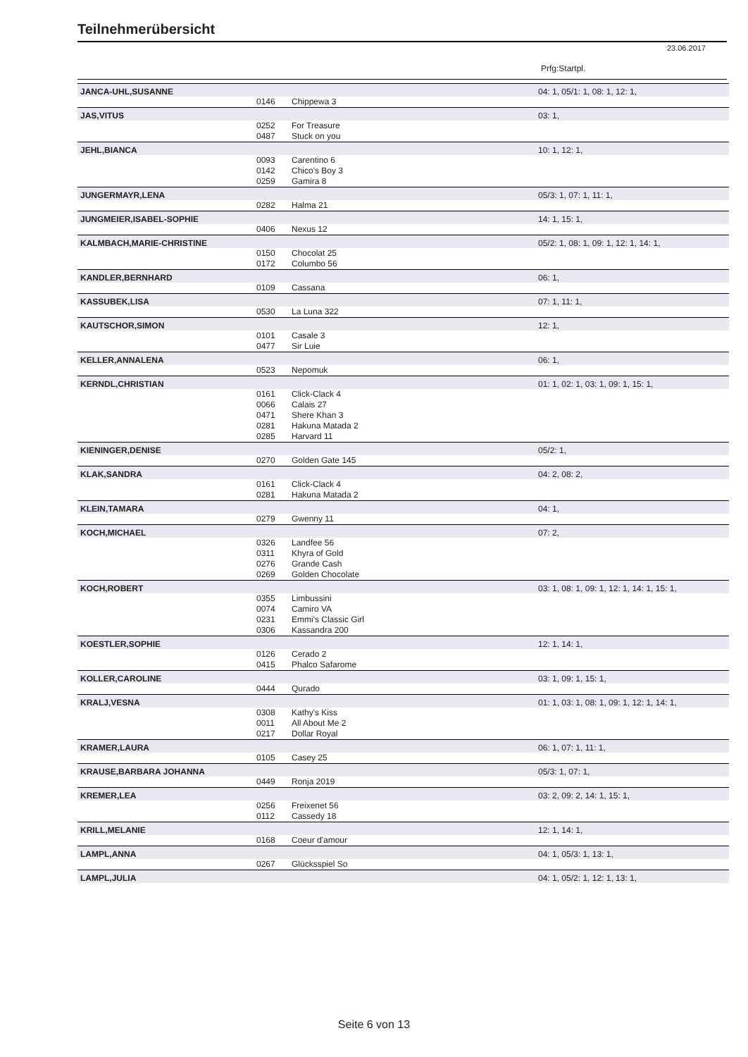Teilnehmerübersicht
23.06.2017
Prfg:Startpl.
| JANCA-UHL,SUSANNE | | | 04: 1, 05/1: 1, 08: 1, 12: 1, |
| | 0146 | Chippewa 3 | |
| JAS,VITUS | | | 03: 1, |
| | 0252 | For Treasure | |
| | 0487 | Stuck on you | |
| JEHL,BIANCA | | | 10: 1, 12: 1, |
| | 0093 | Carentino 6 | |
| | 0142 | Chico's Boy 3 | |
| | 0259 | Gamira 8 | |
| JUNGERMAYR,LENA | | | 05/3: 1, 07: 1, 11: 1, |
| | 0282 | Halma 21 | |
| JUNGMEIER,ISABEL-SOPHIE | | | 14: 1, 15: 1, |
| | 0406 | Nexus 12 | |
| KALMBACH,MARIE-CHRISTINE | | | 05/2: 1, 08: 1, 09: 1, 12: 1, 14: 1, |
| | 0150 | Chocolat 25 | |
| | 0172 | Columbo 56 | |
| KANDLER,BERNHARD | | | 06: 1, |
| | 0109 | Cassana | |
| KASSUBEK,LISA | | | 07: 1, 11: 1, |
| | 0530 | La Luna 322 | |
| KAUTSCHOR,SIMON | | | 12: 1, |
| | 0101 | Casale 3 | |
| | 0477 | Sir Luie | |
| KELLER,ANNALENA | | | 06: 1, |
| | 0523 | Nepomuk | |
| KERNDL,CHRISTIAN | | | 01: 1, 02: 1, 03: 1, 09: 1, 15: 1, |
| | 0161 | Click-Clack 4 | |
| | 0066 | Calais 27 | |
| | 0471 | Shere Khan 3 | |
| | 0281 | Hakuna Matada 2 | |
| | 0285 | Harvard 11 | |
| KIENINGER,DENISE | | | 05/2: 1, |
| | 0270 | Golden Gate 145 | |
| KLAK,SANDRA | | | 04: 2, 08: 2, |
| | 0161 | Click-Clack 4 | |
| | 0281 | Hakuna Matada 2 | |
| KLEIN,TAMARA | | | 04: 1, |
| | 0279 | Gwenny 11 | |
| KOCH,MICHAEL | | | 07: 2, |
| | 0326 | Landfee 56 | |
| | 0311 | Khyra of Gold | |
| | 0276 | Grande Cash | |
| | 0269 | Golden Chocolate | |
| KOCH,ROBERT | | | 03: 1, 08: 1, 09: 1, 12: 1, 14: 1, 15: 1, |
| | 0355 | Limbussini | |
| | 0074 | Camiro VA | |
| | 0231 | Emmi's Classic Girl | |
| | 0306 | Kassandra 200 | |
| KOESTLER,SOPHIE | | | 12: 1, 14: 1, |
| | 0126 | Cerado 2 | |
| | 0415 | Phalco Safarome | |
| KOLLER,CAROLINE | | | 03: 1, 09: 1, 15: 1, |
| | 0444 | Qurado | |
| KRALJ,VESNA | | | 01: 1, 03: 1, 08: 1, 09: 1, 12: 1, 14: 1, |
| | 0308 | Kathy's Kiss | |
| | 0011 | All About Me 2 | |
| | 0217 | Dollar Royal | |
| KRAMER,LAURA | | | 06: 1, 07: 1, 11: 1, |
| | 0105 | Casey 25 | |
| KRAUSE,BARBARA JOHANNA | | | 05/3: 1, 07: 1, |
| | 0449 | Ronja 2019 | |
| KREMER,LEA | | | 03: 2, 09: 2, 14: 1, 15: 1, |
| | 0256 | Freixenet 56 | |
| | 0112 | Cassedy 18 | |
| KRILL,MELANIE | | | 12: 1, 14: 1, |
| | 0168 | Coeur d'amour | |
| LAMPL,ANNA | | | 04: 1, 05/3: 1, 13: 1, |
| | 0267 | Glücksspiel So | |
| LAMPL,JULIA | | | 04: 1, 05/2: 1, 12: 1, 13: 1, |
Seite 6 von 13